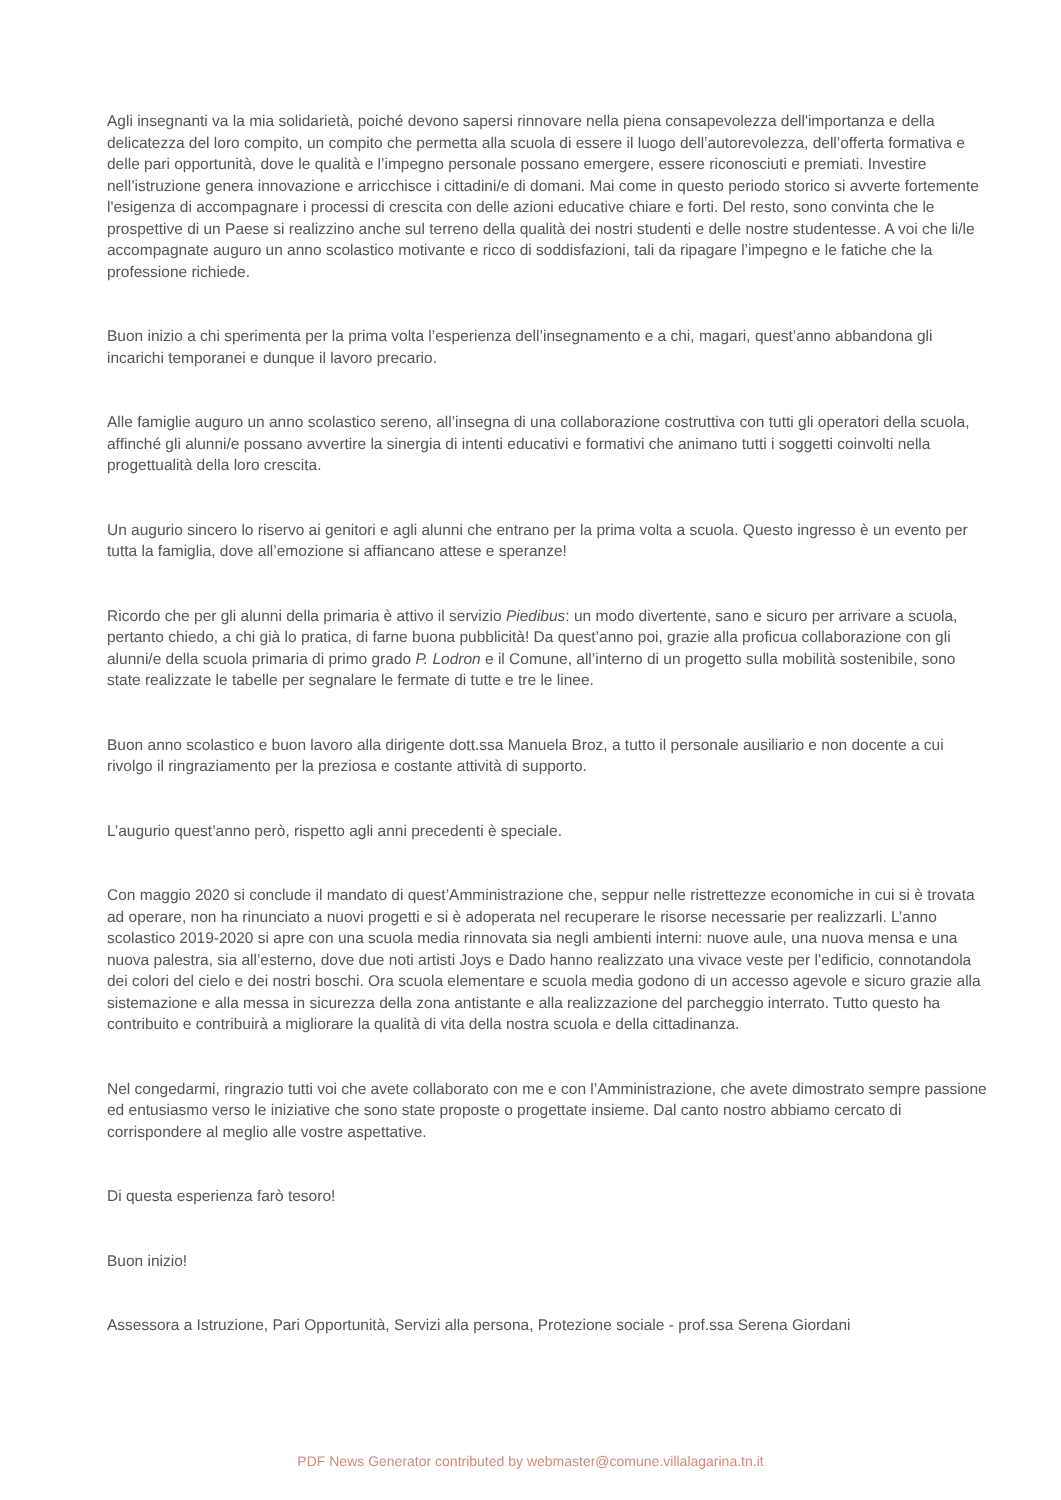Agli insegnanti va la mia solidarietà, poiché devono sapersi rinnovare nella piena consapevolezza dell'importanza e della delicatezza del loro compito, un compito che permetta alla scuola di essere il luogo dell’autorevolezza, dell’offerta formativa e delle pari opportunità, dove le qualità e l’impegno personale possano emergere, essere riconosciuti e premiati. Investire nell’istruzione genera innovazione e arricchisce i cittadini/e di domani. Mai come in questo periodo storico si avverte fortemente l'esigenza di accompagnare i processi di crescita con delle azioni educative chiare e forti. Del resto, sono convinta che le prospettive di un Paese si realizzino anche sul terreno della qualità dei nostri studenti e delle nostre studentesse. A voi che li/le accompagnate auguro un anno scolastico motivante e ricco di soddisfazioni, tali da ripagare l’impegno e le fatiche che la professione richiede.
Buon inizio a chi sperimenta per la prima volta l’esperienza dell’insegnamento e a chi, magari, quest’anno abbandona gli incarichi temporanei e dunque il lavoro precario.
Alle famiglie auguro un anno scolastico sereno, all’insegna di una collaborazione costruttiva con tutti gli operatori della scuola, affinché gli alunni/e possano avvertire la sinergia di intenti educativi e formativi che animano tutti i soggetti coinvolti nella progettualità della loro crescita.
Un augurio sincero lo riservo ai genitori e agli alunni che entrano per la prima volta a scuola. Questo ingresso è un evento per tutta la famiglia, dove all’emozione si affiancano attese e speranze!
Ricordo che per gli alunni della primaria è attivo il servizio Piedibus: un modo divertente, sano e sicuro per arrivare a scuola, pertanto chiedo, a chi già lo pratica, di farne buona pubblicità! Da quest’anno poi, grazie alla proficua collaborazione con gli alunni/e della scuola primaria di primo grado P. Lodron e il Comune, all’interno di un progetto sulla mobilità sostenibile, sono state realizzate le tabelle per segnalare le fermate di tutte e tre le linee.
Buon anno scolastico e buon lavoro alla dirigente dott.ssa Manuela Broz, a tutto il personale ausiliario e non docente a cui rivolgo il ringraziamento per la preziosa e costante attività di supporto.
L’augurio quest’anno però, rispetto agli anni precedenti è speciale.
Con maggio 2020 si conclude il mandato di quest’Amministrazione che, seppur nelle ristrettezze economiche in cui si è trovata ad operare, non ha rinunciato a nuovi progetti e si è adoperata nel recuperare le risorse necessarie per realizzarli. L’anno scolastico 2019-2020 si apre con una scuola media rinnovata sia negli ambienti interni: nuove aule, una nuova mensa e una nuova palestra, sia all’esterno, dove due noti artisti Joys e Dado hanno realizzato una vivace veste per l’edificio, connotandola dei colori del cielo e dei nostri boschi. Ora scuola elementare e scuola media godono di un accesso agevole e sicuro grazie alla sistemazione e alla messa in sicurezza della zona antistante e alla realizzazione del parcheggio interrato. Tutto questo ha contribuito e contribuirà a migliorare la qualità di vita della nostra scuola e della cittadinanza.
Nel congedarmi, ringrazio tutti voi che avete collaborato con me e con l’Amministrazione, che avete dimostrato sempre passione ed entusiasmo verso le iniziative che sono state proposte o progettate insieme. Dal canto nostro abbiamo cercato di corrispondere al meglio alle vostre aspettative.
Di questa esperienza farò tesoro!
Buon inizio!
Assessora a Istruzione, Pari Opportunità, Servizi alla persona, Protezione sociale - prof.ssa Serena Giordani
PDF News Generator contributed by webmaster@comune.villalagarina.tn.it